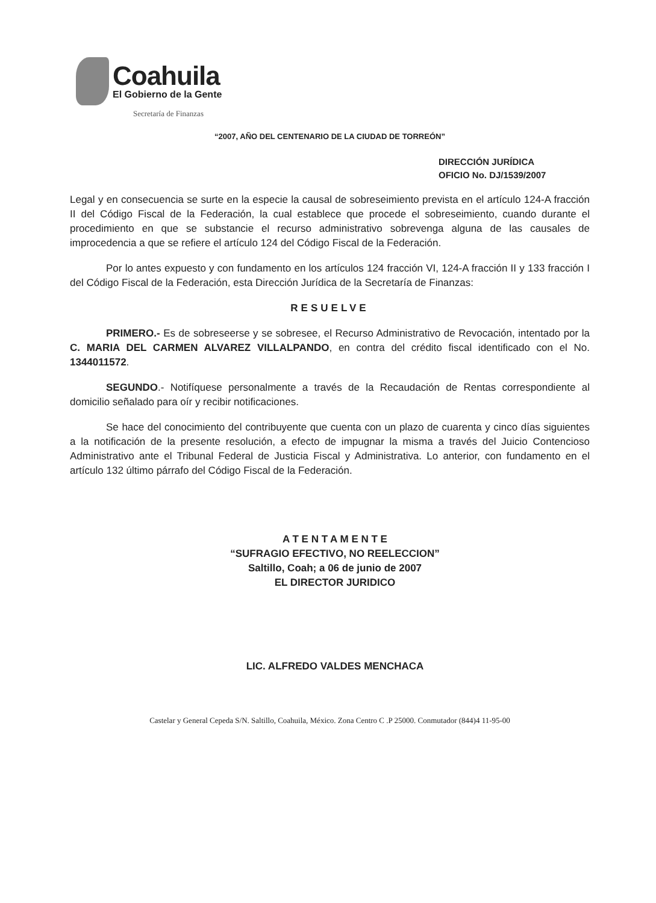Coahuila
El Gobierno de la Gente
Secretaría de Finanzas
“2007, AÑO DEL CENTENARIO DE LA CIUDAD DE TORREÓN”
DIRECCIÓN JURÍDICA
OFICIO No. DJ/1539/2007
Legal y en consecuencia se surte en la especie la causal de sobreseimiento prevista en el artículo 124-A fracción II del Código Fiscal de la Federación, la cual establece que procede el sobreseimiento, cuando durante el procedimiento en que se substancie el recurso administrativo sobrevenga alguna de las causales de improcedencia a que se refiere el artículo 124 del Código Fiscal de la Federación.
Por lo antes expuesto y con fundamento en los artículos 124 fracción VI, 124-A fracción II y 133 fracción I del Código Fiscal de la Federación, esta Dirección Jurídica de la Secretaría de Finanzas:
RESUELVE
PRIMERO.- Es de sobreseerse y se sobresee, el Recurso Administrativo de Revocación, intentado por la C. MARIA DEL CARMEN ALVAREZ VILLALPANDO, en contra del crédito fiscal identificado con el No. 1344011572.
SEGUNDO.- Notifíquese personalmente a través de la Recaudación de Rentas correspondiente al domicilio señalado para oír y recibir notificaciones.
Se hace del conocimiento del contribuyente que cuenta con un plazo de cuarenta y cinco días siguientes a la notificación de la presente resolución, a efecto de impugnar la misma a través del Juicio Contencioso Administrativo ante el Tribunal Federal de Justicia Fiscal y Administrativa. Lo anterior, con fundamento en el artículo 132 último párrafo del Código Fiscal de la Federación.
A T E N T A M E N T E
“SUFRAGIO EFECTIVO, NO REELECCION”
Saltillo, Coah; a 06 de junio de 2007
EL DIRECTOR JURIDICO
LIC. ALFREDO VALDES MENCHACA
Castelar y General Cepeda S/N. Saltillo, Coahuila, México. Zona Centro C .P 25000. Conmutador (844)4 11-95-00